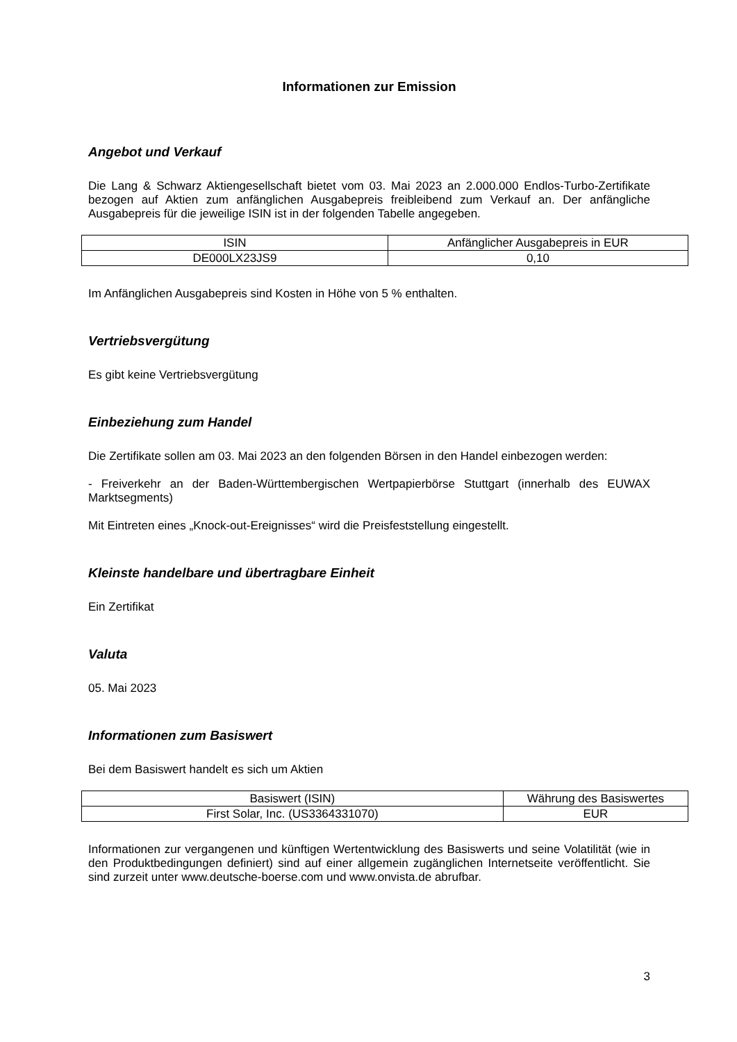Informationen zur Emission
Angebot und Verkauf
Die Lang & Schwarz Aktiengesellschaft bietet vom 03. Mai 2023 an 2.000.000 Endlos-Turbo-Zertifikate bezogen auf Aktien zum anfänglichen Ausgabepreis freibleibend zum Verkauf an. Der anfängliche Ausgabepreis für die jeweilige ISIN ist in der folgenden Tabelle angegeben.
| ISIN | Anfänglicher Ausgabepreis in EUR |
| DE000LX23JS9 | 0,10 |
Im Anfänglichen Ausgabepreis sind Kosten in Höhe von 5 % enthalten.
Vertriebsvergütung
Es gibt keine Vertriebsvergütung
Einbeziehung zum Handel
Die Zertifikate sollen am 03. Mai 2023 an den folgenden Börsen in den Handel einbezogen werden:
- Freiverkehr an der Baden-Württembergischen Wertpapierbörse Stuttgart (innerhalb des EUWAX Marktsegments)
Mit Eintreten eines „Knock-out-Ereignisses“ wird die Preisfeststellung eingestellt.
Kleinste handelbare und übertragbare Einheit
Ein Zertifikat
Valuta
05. Mai 2023
Informationen zum Basiswert
Bei dem Basiswert handelt es sich um Aktien
| Basiswert (ISIN) | Währung des Basiswertes |
| First Solar, Inc. (US3364331070) | EUR |
Informationen zur vergangenen und künftigen Wertentwicklung des Basiswerts und seine Volatilität (wie in den Produktbedingungen definiert) sind auf einer allgemein zugänglichen Internetseite veröffentlicht. Sie sind zurzeit unter www.deutsche-boerse.com und www.onvista.de abrufbar.
3